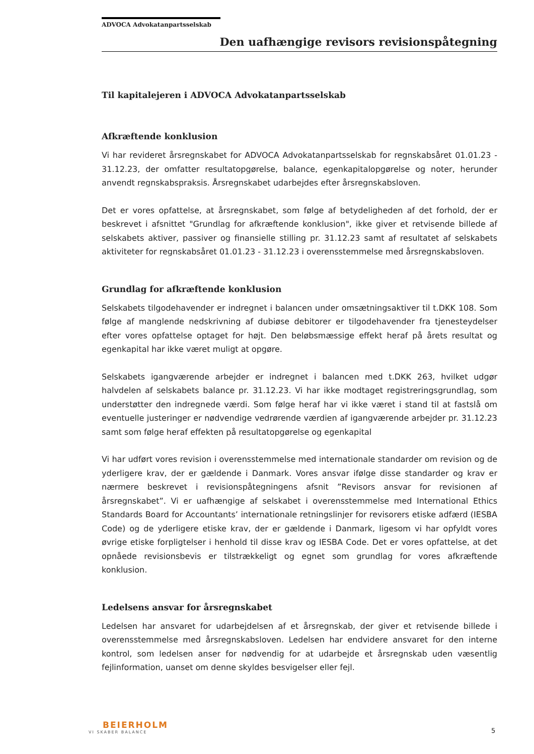ADVOCA Advokatanpartsselskab
Den uafhængige revisors revisionspåtegning
Til kapitalejeren i ADVOCA Advokatanpartsselskab
Afkræftende konklusion
Vi har revideret årsregnskabet for ADVOCA Advokatanpartsselskab for regnskabsåret 01.01.23 - 31.12.23, der omfatter resultatopgørelse, balance, egenkapitalopgørelse og noter, herunder anvendt regnskabspraksis. Årsregnskabet udarbejdes efter årsregnskabsloven.
Det er vores opfattelse, at årsregnskabet, som følge af betydeligheden af det forhold, der er beskrevet i afsnittet "Grundlag for afkræftende konklusion", ikke giver et retvisende billede af selskabets aktiver, passiver og finansielle stilling pr. 31.12.23 samt af resultatet af selskabets aktiviteter for regnskabsåret 01.01.23 - 31.12.23 i overensstemmelse med årsregnskabsloven.
Grundlag for afkræftende konklusion
Selskabets tilgodehavender er indregnet i balancen under omsætningsaktiver til t.DKK 108. Som følge af manglende nedskrivning af dubiøse debitorer er tilgodehavender fra tjenesteydelser efter vores opfattelse optaget for højt. Den beløbsmæssige effekt heraf på årets resultat og egenkapital har ikke været muligt at opgøre.
Selskabets igangværende arbejder er indregnet i balancen med t.DKK 263, hvilket udgør halvdelen af selskabets balance pr. 31.12.23. Vi har ikke modtaget registreringsgrundlag, som understøtter den indregnede værdi. Som følge heraf har vi ikke været i stand til at fastslå om eventuelle justeringer er nødvendige vedrørende værdien af igangværende arbejder pr. 31.12.23 samt som følge heraf effekten på resultatopgørelse og egenkapital
Vi har udført vores revision i overensstemmelse med internationale standarder om revision og de yderligere krav, der er gældende i Danmark. Vores ansvar ifølge disse standarder og krav er nærmere beskrevet i revisionspåtegningens afsnit ”Revisors ansvar for revisionen af årsregnskabet”. Vi er uafhængige af selskabet i overensstemmelse med International Ethics Standards Board for Accountants’ internationale retningslinjer for revisorers etiske adfærd (IESBA Code) og de yderligere etiske krav, der er gældende i Danmark, ligesom vi har opfyldt vores øvrige etiske forpligtelser i henhold til disse krav og IESBA Code. Det er vores opfattelse, at det opnåede revisionsbevis er tilstrækkeligt og egnet som grundlag for vores afkræftende konklusion.
Ledelsens ansvar for årsregnskabet
Ledelsen har ansvaret for udarbejdelsen af et årsregnskab, der giver et retvisende billede i overensstemmelse med årsregnskabsloven. Ledelsen har endvidere ansvaret for den interne kontrol, som ledelsen anser for nødvendig for at udarbejde et årsregnskab uden væsentlig fejlinformation, uanset om denne skyldes besvigelser eller fejl.
BEIERHOLM
VI SKABER BALANCE
5